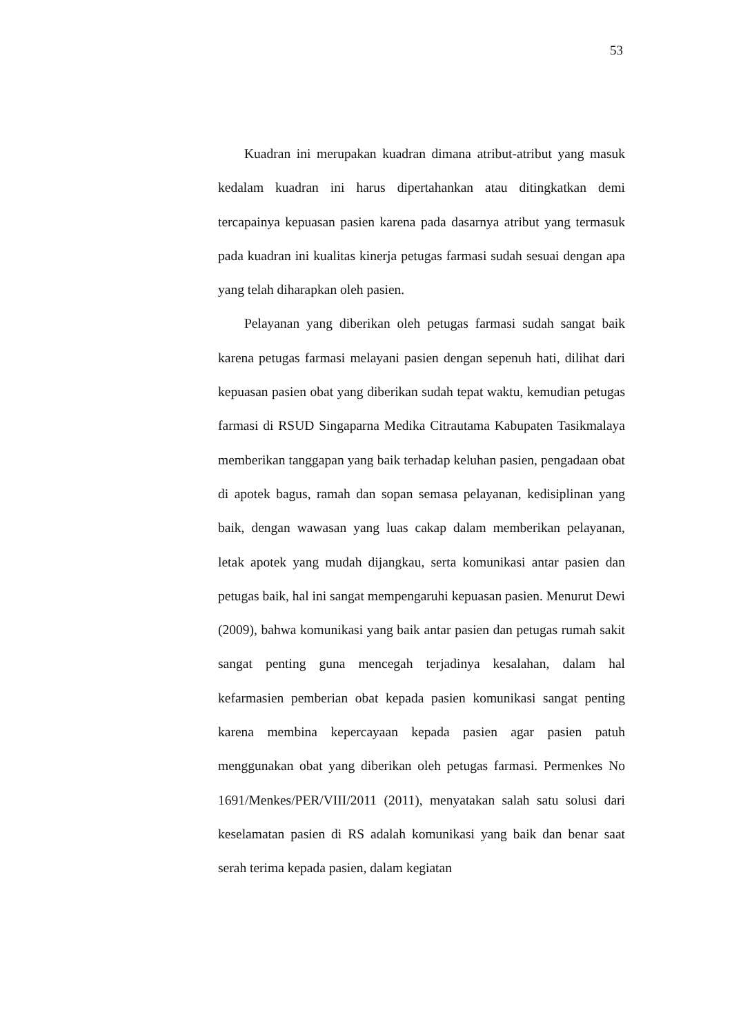53
Kuadran ini merupakan kuadran dimana atribut-atribut yang masuk kedalam kuadran ini harus dipertahankan atau ditingkatkan demi tercapainya kepuasan pasien karena pada dasarnya atribut yang termasuk pada kuadran ini kualitas kinerja petugas farmasi sudah sesuai dengan apa yang telah diharapkan oleh pasien.
Pelayanan yang diberikan oleh petugas farmasi sudah sangat baik karena petugas farmasi melayani pasien dengan sepenuh hati, dilihat dari kepuasan pasien obat yang diberikan sudah tepat waktu, kemudian petugas farmasi di RSUD Singaparna Medika Citrautama Kabupaten Tasikmalaya memberikan tanggapan yang baik terhadap keluhan pasien, pengadaan obat di apotek bagus, ramah dan sopan semasa pelayanan, kedisiplinan yang baik, dengan wawasan yang luas cakap dalam memberikan pelayanan, letak apotek yang mudah dijangkau, serta komunikasi antar pasien dan petugas baik, hal ini sangat mempengaruhi kepuasan pasien. Menurut Dewi (2009), bahwa komunikasi yang baik antar pasien dan petugas rumah sakit sangat penting guna mencegah terjadinya kesalahan, dalam hal kefarmasien pemberian obat kepada pasien komunikasi sangat penting karena membina kepercayaan kepada pasien agar pasien patuh menggunakan obat yang diberikan oleh petugas farmasi. Permenkes No 1691/Menkes/PER/VIII/2011 (2011), menyatakan salah satu solusi dari keselamatan pasien di RS adalah komunikasi yang baik dan benar saat serah terima kepada pasien, dalam kegiatan